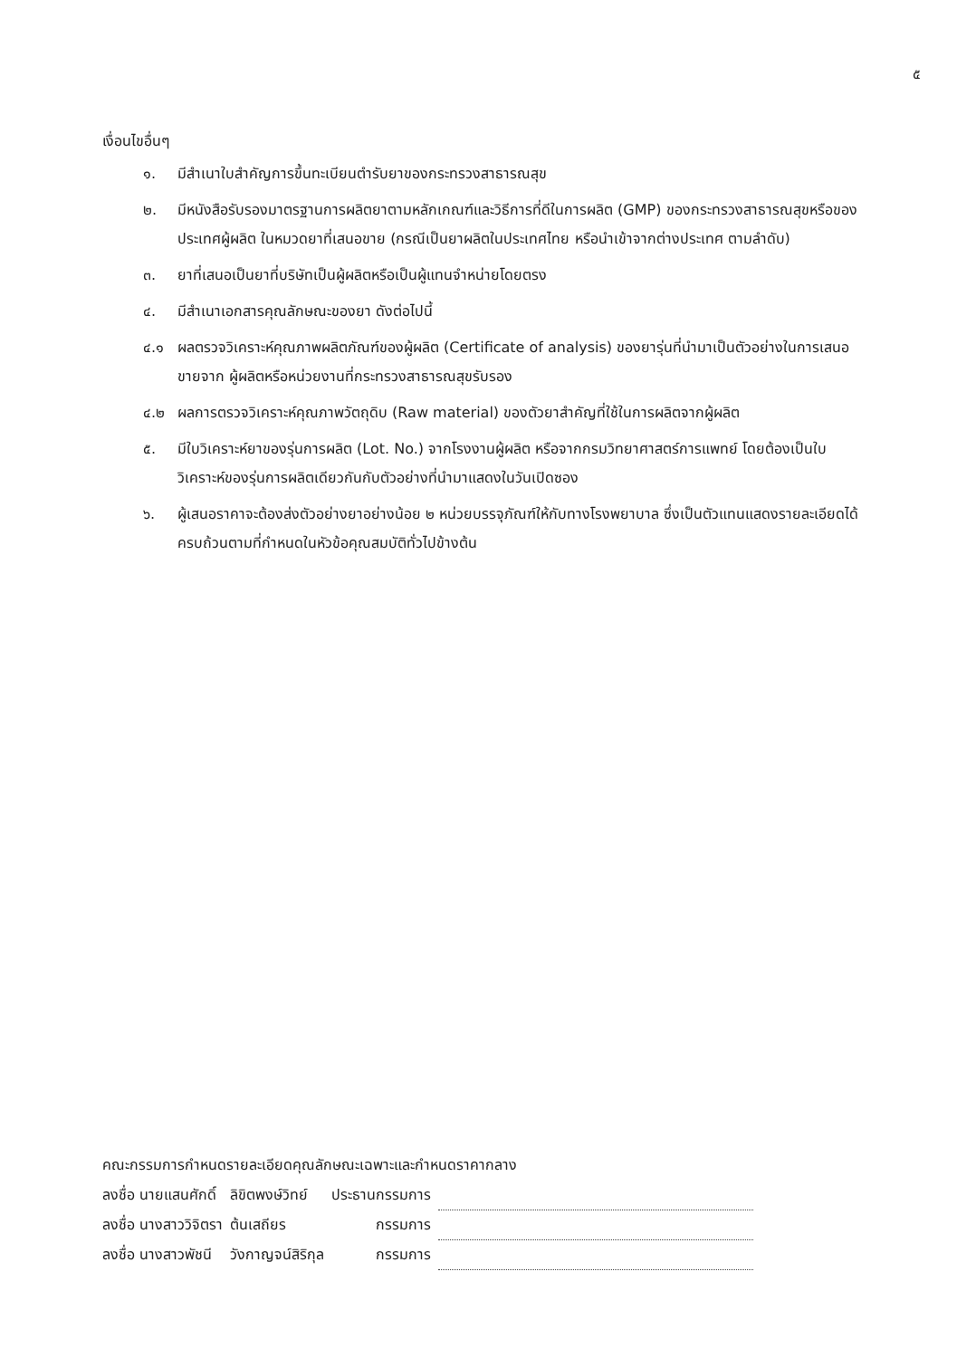๕
เงื่อนไขอื่นๆ
๑. มีสำเนาใบสำคัญการขึ้นทะเบียนตำรับยาของกระทรวงสาธารณสุข
๒. มีหนังสือรับรองมาตรฐานการผลิตยาตามหลักเกณฑ์และวิธีการที่ดีในการผลิต (GMP) ของกระทรวงสาธารณสุขหรือของประเทศผู้ผลิต ในหมวดยาที่เสนอขาย (กรณีเป็นยาผลิตในประเทศไทย หรือนำเข้าจากต่างประเทศ ตามลำดับ)
๓. ยาที่เสนอเป็นยาที่บริษัทเป็นผู้ผลิตหรือเป็นผู้แทนจำหน่ายโดยตรง
๔. มีสำเนาเอกสารคุณลักษณะของยา ดังต่อไปนี้
๔.๑ ผลตรวจวิเคราะห์คุณภาพผลิตภัณฑ์ของผู้ผลิต (Certificate of analysis) ของยารุ่นที่นำมาเป็นตัวอย่างในการเสนอขายจาก ผู้ผลิตหรือหน่วยงานที่กระทรวงสาธารณสุขรับรอง
๔.๒ ผลการตรวจวิเคราะห์คุณภาพวัตถุดิบ (Raw material) ของตัวยาสำคัญที่ใช้ในการผลิตจากผู้ผลิต
๕. มีใบวิเคราะห์ยาของรุ่นการผลิต (Lot. No.) จากโรงงานผู้ผลิต หรือจากกรมวิทยาศาสตร์การแพทย์ โดยต้องเป็นใบวิเคราะห์ของรุ่นการผลิตเดียวกันกับตัวอย่างที่นำมาแสดงในวันเปิดซอง
๖. ผู้เสนอราคาจะต้องส่งตัวอย่างยาอย่างน้อย ๒ หน่วยบรรจุภัณฑ์ให้กับทางโรงพยาบาล ซึ่งเป็นตัวแทนแสดงรายละเอียดได้ครบถ้วนตามที่กำหนดในหัวข้อคุณสมบัติทั่วไปข้างต้น
คณะกรรมการกำหนดรายละเอียดคุณลักษณะเฉพาะและกำหนดราคากลาง
| ลงชื่อ นายแสนศักดิ์ | ลิขิตพงษ์วิทย์ | ประธานกรรมการ | |
| ลงชื่อ นางสาววิจิตรา | ต้นเสถียร | กรรมการ | |
| ลงชื่อ นางสาวพัชนี | วังกาญจน์สิริกุล | กรรมการ | |